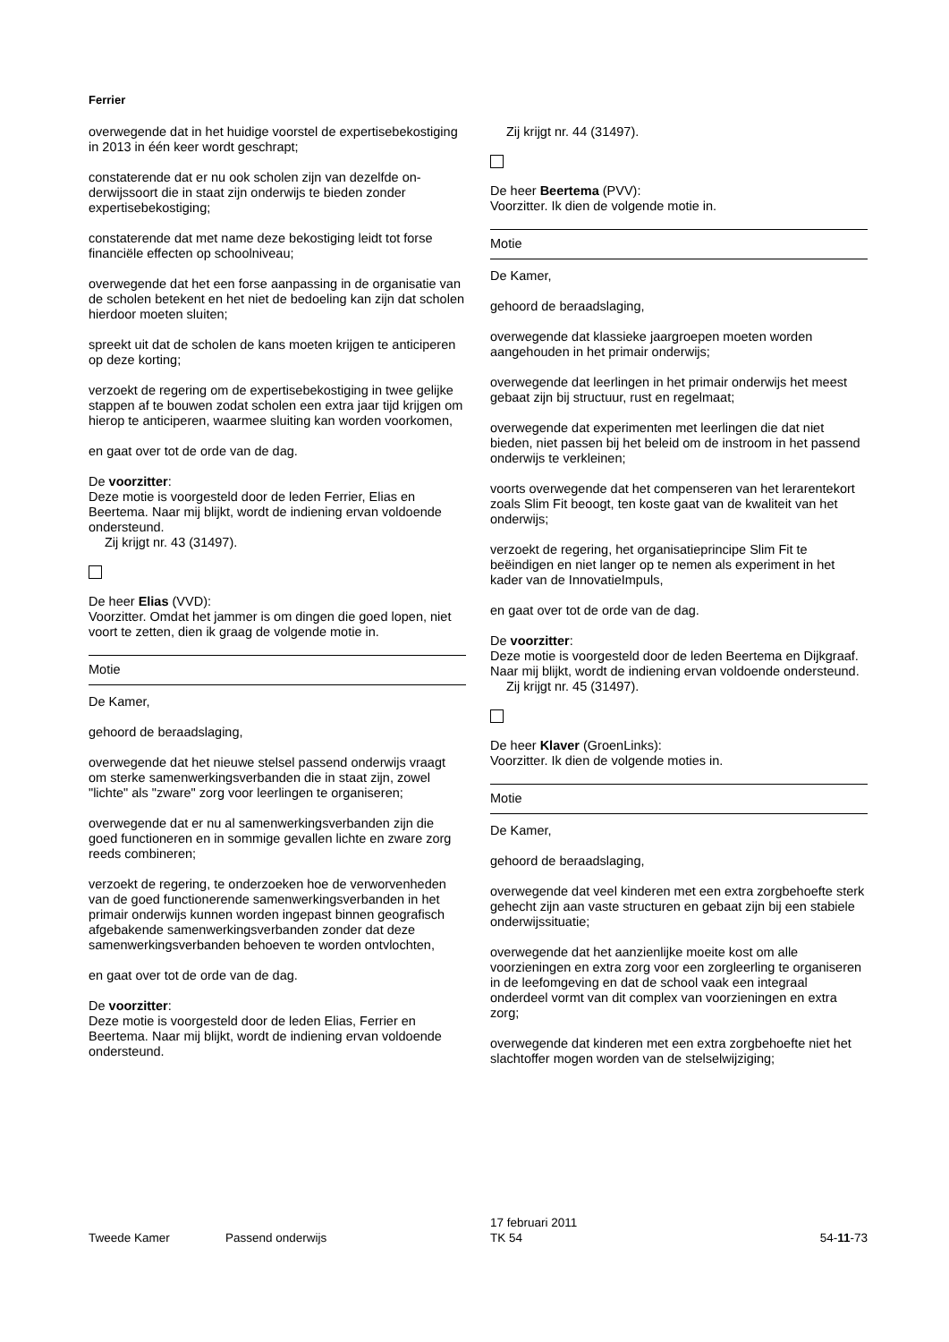Ferrier
overwegende dat in het huidige voorstel de expertisebe­kostiging in 2013 in één keer wordt geschrapt;
constaterende dat er nu ook scholen zijn van dezelfde on­derwijssoort die in staat zijn onderwijs te bieden zonder expertisebekostiging;
constaterende dat met name deze bekostiging leidt tot forse financiële effecten op schoolniveau;
overwegende dat het een forse aanpassing in de organi­satie van de scholen betekent en het niet de bedoeling kan zijn dat scholen hierdoor moeten sluiten;
spreekt uit dat de scholen de kans moeten krijgen te anti­ciperen op deze korting;
verzoekt de regering om de expertisebekostiging in twee gelijke stappen af te bouwen zodat scholen een extra jaar tijd krijgen om hierop te anticiperen, waarmee sluiting kan worden voorkomen,
en gaat over tot de orde van de dag.
De voorzitter:
Deze motie is voorgesteld door de leden Ferrier, Elias en Beertema. Naar mij blijkt, wordt de indiening ervan vol­doende ondersteund.
Zij krijgt nr. 43 (31497).
De heer Elias (VVD):
Voorzitter. Omdat het jammer is om dingen die goed lo­pen, niet voort te zetten, dien ik graag de volgende motie in.
Motie
De Kamer,
gehoord de beraadslaging,
overwegende dat het nieuwe stelsel passend onderwijs vraagt om sterke samenwerkingsverbanden die in staat zijn, zowel "lichte" als "zware" zorg voor leerlingen te or­ganiseren;
overwegende dat er nu al samenwerkingsverbanden zijn die goed functioneren en in sommige gevallen lichte en zware zorg reeds combineren;
verzoekt de regering, te onderzoeken hoe de verworven­heden van de goed functionerende samenwerkingsver­banden in het primair onderwijs kunnen worden ingepast binnen geografisch afgebakende samenwerkingsverban­den zonder dat deze samenwerkingsverbanden behoeven te worden ontvlochten,
en gaat over tot de orde van de dag.
De voorzitter:
Deze motie is voorgesteld door de leden Elias, Ferrier en Beertema. Naar mij blijkt, wordt de indiening ervan vol­doende ondersteund.
Zij krijgt nr. 44 (31497).
De heer Beertema (PVV):
Voorzitter. Ik dien de volgende motie in.
Motie
De Kamer,
gehoord de beraadslaging,
overwegende dat klassieke jaargroepen moeten worden aangehouden in het primair onderwijs;
overwegende dat leerlingen in het primair onderwijs het meest gebaat zijn bij structuur, rust en regelmaat;
overwegende dat experimenten met leerlingen die dat niet bieden, niet passen bij het beleid om de instroom in het passend onderwijs te verkleinen;
voorts overwegende dat het compenseren van het le­rarentekort zoals Slim Fit beoogt, ten koste gaat van de kwaliteit van het onderwijs;
verzoekt de regering, het organisatieprincipe Slim Fit te beëindigen en niet langer op te nemen als experiment in het kader van de InnovatieImpuls,
en gaat over tot de orde van de dag.
De voorzitter:
Deze motie is voorgesteld door de leden Beertema en Dijkgraaf. Naar mij blijkt, wordt de indiening ervan vol­doende ondersteund.
Zij krijgt nr. 45 (31497).
De heer Klaver (GroenLinks):
Voorzitter. Ik dien de volgende moties in.
Motie
De Kamer,
gehoord de beraadslaging,
overwegende dat veel kinderen met een extra zorgbe­hoefte sterk gehecht zijn aan vaste structuren en gebaat zijn bij een stabiele onderwijssituatie;
overwegende dat het aanzienlijke moeite kost om alle voorzieningen en extra zorg voor een zorgleerling te orga­niseren in de leefomgeving en dat de school vaak een in­tegraal onderdeel vormt van dit complex van voorzienin­gen en extra zorg;
overwegende dat kinderen met een extra zorgbehoefte niet het slachtoffer mogen worden van de stelselwijzi­ging;
Tweede Kamer Passend onderwijs
17 februari 2011
TK 54
54-11-73